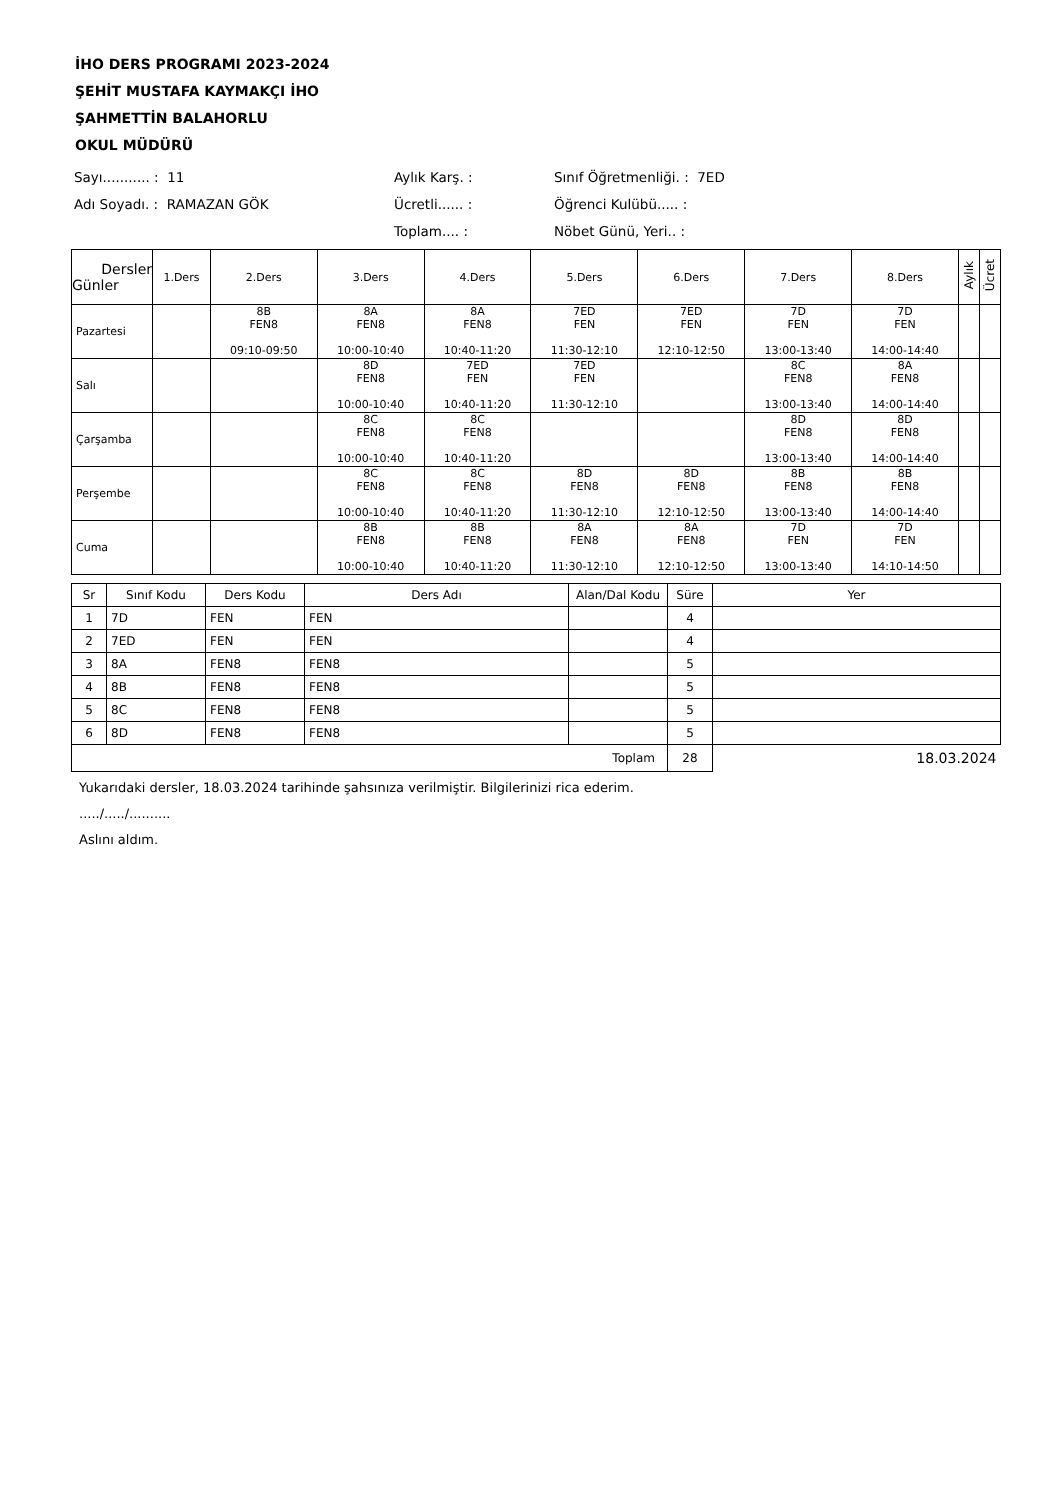İHO DERS PROGRAMI 2023-2024
ŞEHİT MUSTAFA KAYMAKÇI İHO
ŞAHMETTİN BALAHORLU
OKUL MÜDÜRÜ
Sayı........... : 11
Aylık Karş. :
Sınıf Öğretmenliği. : 7ED
Adı Soyadı. : RAMAZAN GÖK
Ücretli...... :
Öğrenci Kulübü..... :
Toplam.... :
Nöbet Günü, Yeri.. :
| Dersler Günler | 1.Ders | 2.Ders | 3.Ders | 4.Ders | 5.Ders | 6.Ders | 7.Ders | 8.Ders | Aylık | Ücret |
| --- | --- | --- | --- | --- | --- | --- | --- | --- | --- | --- |
| Pazartesi | | 8B FEN8 09:10-09:50 | 8A FEN8 10:00-10:40 | 8A FEN8 10:40-11:20 | 7ED FEN 11:30-12:10 | 7ED FEN 12:10-12:50 | 7D FEN 13:00-13:40 | 7D FEN 14:00-14:40 | | |
| Salı | | | 8D FEN8 10:00-10:40 | 7ED FEN 10:40-11:20 | 7ED FEN 11:30-12:10 | | 8C FEN8 13:00-13:40 | 8A FEN8 14:00-14:40 | | |
| Çarşamba | | | 8C FEN8 10:00-10:40 | 8C FEN8 10:40-11:20 | | | 8D FEN8 13:00-13:40 | 8D FEN8 14:00-14:40 | | |
| Perşembe | | | 8C FEN8 10:00-10:40 | 8C FEN8 10:40-11:20 | 8D FEN8 11:30-12:10 | 8D FEN8 12:10-12:50 | 8B FEN8 13:00-13:40 | 8B FEN8 14:00-14:40 | | |
| Cuma | | | 8B FEN8 10:00-10:40 | 8B FEN8 10:40-11:20 | 8A FEN8 11:30-12:10 | 8A FEN8 12:10-12:50 | 7D FEN 13:00-13:40 | 7D FEN 14:10-14:50 | | |
| Sr | Sınıf Kodu | Ders Kodu | Ders Adı | Alan/Dal Kodu | Süre | Yer |
| --- | --- | --- | --- | --- | --- | --- |
| 1 | 7D | FEN | FEN | | 4 | |
| 2 | 7ED | FEN | FEN | | 4 | |
| 3 | 8A | FEN8 | FEN8 | | 5 | |
| 4 | 8B | FEN8 | FEN8 | | 5 | |
| 5 | 8C | FEN8 | FEN8 | | 5 | |
| 6 | 8D | FEN8 | FEN8 | | 5 | |
| Toplam | | | | | 28 | 18.03.2024 |
Yukarıdaki dersler, 18.03.2024 tarihinde şahsınıza verilmiştir. Bilgilerinizi rica ederim.
...../...../..........
Aslını aldım.